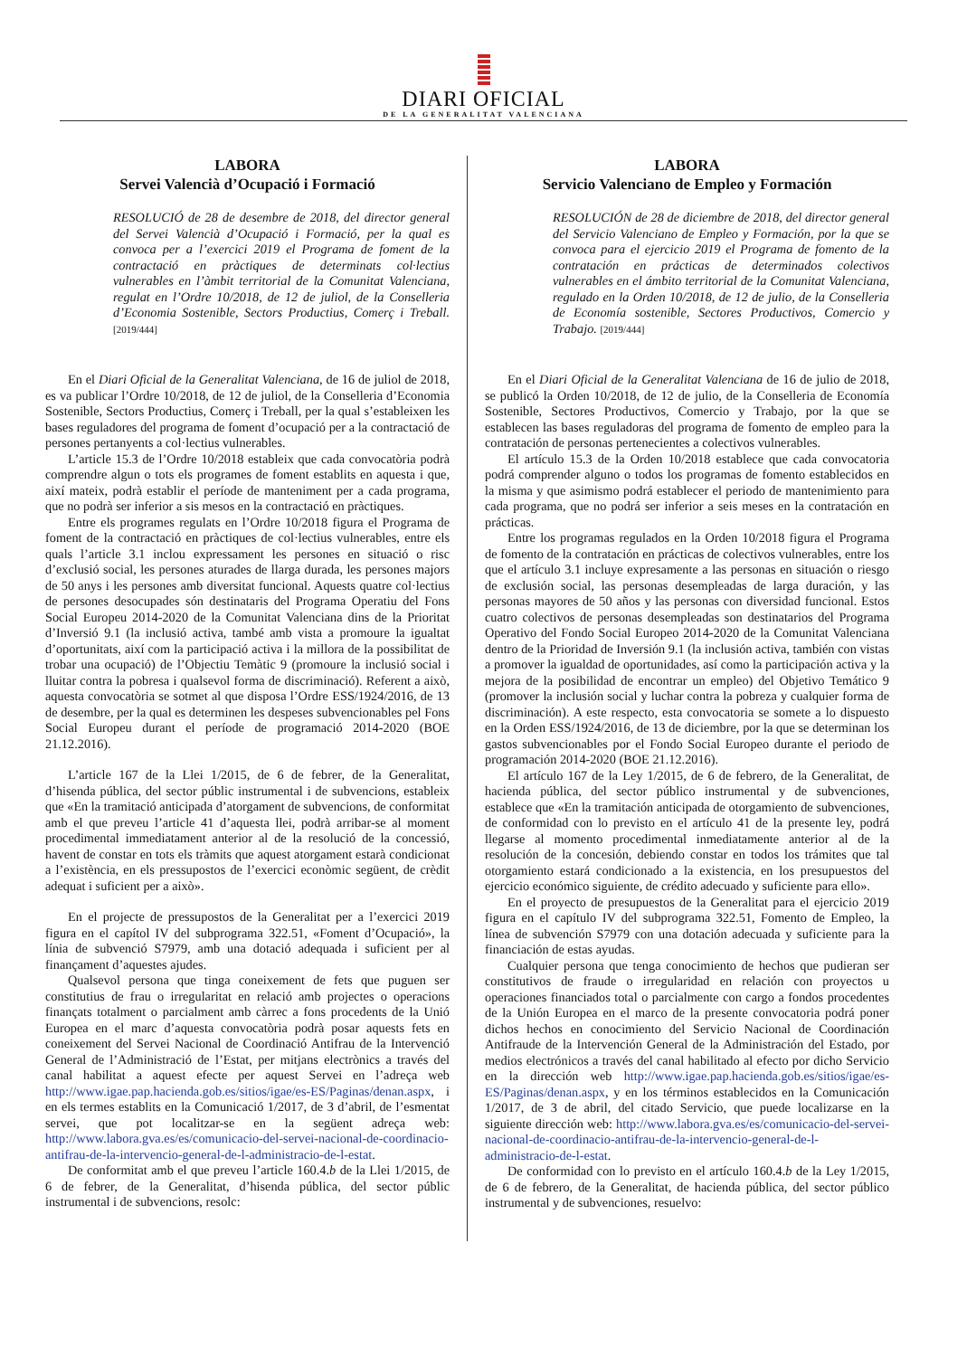DIARI OFICIAL
DE LA GENERALITAT VALENCIANA
LABORA
Servei Valencià d’Ocupació i Formació
RESOLUCIÓ de 28 de desembre de 2018, del director general del Servei Valencià d’Ocupació i Formació, per la qual es convoca per a l’exercici 2019 el Programa de foment de la contractació en pràctiques de determinats col·lectius vulnerables en l’àmbit territorial de la Comunitat Valenciana, regulat en l’Ordre 10/2018, de 12 de juliol, de la Conselleria d’Economia Sostenible, Sectors Productius, Comerç i Treball. [2019/444]
En el Diari Oficial de la Generalitat Valenciana, de 16 de juliol de 2018, es va publicar l’Ordre 10/2018, de 12 de juliol, de la Conselleria d’Economia Sostenible, Sectors Productius, Comerç i Treball, per la qual s’estableixen les bases reguladores del programa de foment d’ocupació per a la contractació de persones pertanyents a col·lectius vulnerables.
L’article 15.3 de l’Ordre 10/2018 estableix que cada convocatòria podrà comprendre algun o tots els programes de foment establits en aquesta i que, així mateix, podrà establir el període de manteniment per a cada programa, que no podrà ser inferior a sis mesos en la contractació en pràctiques.
Entre els programes regulats en l’Ordre 10/2018 figura el Programa de foment de la contractació en pràctiques de col·lectius vulnerables, entre els quals l’article 3.1 inclou expressament les persones en situació o risc d’exclusió social, les persones aturades de llarga durada, les persones majors de 50 anys i les persones amb diversitat funcional. Aquests quatre col·lectius de persones desocupades són destinataris del Programa Operatiu del Fons Social Europeu 2014-2020 de la Comunitat Valenciana dins de la Prioritat d’Inversió 9.1 (la inclusió activa, també amb vista a promoure la igualtat d’oportunitats, així com la participació activa i la millora de la possibilitat de trobar una ocupació) de l’Objectiu Temàtic 9 (promoure la inclusió social i lluitar contra la pobresa i qualsevol forma de discriminació). Referent a això, aquesta convocatòria se sotmet al que disposa l’Ordre ESS/1924/2016, de 13 de desembre, per la qual es determinen les despeses subvencionables pel Fons Social Europeu durant el període de programació 2014-2020 (BOE 21.12.2016).
L’article 167 de la Llei 1/2015, de 6 de febrer, de la Generalitat, d’hisenda pública, del sector públic instrumental i de subvencions, estableix que «En la tramitació anticipada d’atorgament de subvencions, de conformitat amb el que preveu l’article 41 d’aquesta llei, podrà arribar-se al moment procedimental immediatament anterior al de la resolució de la concessió, havent de constar en tots els tràmits que aquest atorgament estarà condicionat a l’existència, en els pressupostos de l’exercici econòmic següent, de crèdit adequat i suficient per a això».
En el projecte de pressupostos de la Generalitat per a l’exercici 2019 figura en el capítol IV del subprograma 322.51, «Foment d’Ocupació», la línia de subvenció S7979, amb una dotació adequada i suficient per al finançament d’aquestes ajudes.
Qualsevol persona que tinga coneixement de fets que puguen ser constitutius de frau o irregularitat en relació amb projectes o operacions finançats totalment o parcialment amb càrrec a fons procedents de la Unió Europea en el marc d’aquesta convocatòria podrà posar aquests fets en coneixement del Servei Nacional de Coordinació Antifrau de la Intervenció General de l’Administració de l’Estat, per mitjans electrònics a través del canal habilitat a aquest efecte per aquest Servei en l’adreça web http://www.igae.pap.hacienda.gob.es/sitios/igae/es-ES/Paginas/denan.aspx, i en els termes establits en la Comunicació 1/2017, de 3 d’abril, de l’esmentat servei, que pot localitzar-se en la següent adreça web: http://www.labora.gva.es/es/comunicacio-del-servei-nacional-de-coordinacio-antifrau-de-la-intervencio-general-de-l-administracio-de-l-estat.
De conformitat amb el que preveu l’article 160.4.b de la Llei 1/2015, de 6 de febrer, de la Generalitat, d’hisenda pública, del sector públic instrumental i de subvencions, resolc:
LABORA
Servicio Valenciano de Empleo y Formación
RESOLUCIÓN de 28 de diciembre de 2018, del director general del Servicio Valenciano de Empleo y Formación, por la que se convoca para el ejercicio 2019 el Programa de fomento de la contratación en prácticas de determinados colectivos vulnerables en el ámbito territorial de la Comunitat Valenciana, regulado en la Orden 10/2018, de 12 de julio, de la Conselleria de Economía sostenible, Sectores Productivos, Comercio y Trabajo. [2019/444]
En el Diari Oficial de la Generalitat Valenciana de 16 de julio de 2018, se publicó la Orden 10/2018, de 12 de julio, de la Conselleria de Economía Sostenible, Sectores Productivos, Comercio y Trabajo, por la que se establecen las bases reguladoras del programa de fomento de empleo para la contratación de personas pertenecientes a colectivos vulnerables.
El artículo 15.3 de la Orden 10/2018 establece que cada convocatoria podrá comprender alguno o todos los programas de fomento establecidos en la misma y que asimismo podrá establecer el periodo de mantenimiento para cada programa, que no podrá ser inferior a seis meses en la contratación en prácticas.
Entre los programas regulados en la Orden 10/2018 figura el Programa de fomento de la contratación en prácticas de colectivos vulnerables, entre los que el artículo 3.1 incluye expresamente a las personas en situación o riesgo de exclusión social, las personas desempleadas de larga duración, y las personas mayores de 50 años y las personas con diversidad funcional. Estos cuatro colectivos de personas desempleadas son destinatarios del Programa Operativo del Fondo Social Europeo 2014-2020 de la Comunitat Valenciana dentro de la Prioridad de Inversión 9.1 (la inclusión activa, también con vistas a promover la igualdad de oportunidades, así como la participación activa y la mejora de la posibilidad de encontrar un empleo) del Objetivo Temático 9 (promover la inclusión social y luchar contra la pobreza y cualquier forma de discriminación). A este respecto, esta convocatoria se somete a lo dispuesto en la Orden ESS/1924/2016, de 13 de diciembre, por la que se determinan los gastos subvencionables por el Fondo Social Europeo durante el periodo de programación 2014-2020 (BOE 21.12.2016).
El artículo 167 de la Ley 1/2015, de 6 de febrero, de la Generalitat, de hacienda pública, del sector público instrumental y de subvenciones, establece que «En la tramitación anticipada de otorgamiento de subvenciones, de conformidad con lo previsto en el artículo 41 de la presente ley, podrá llegarse al momento procedimental inmediatamente anterior al de la resolución de la concesión, debiendo constar en todos los trámites que tal otorgamiento estará condicionado a la existencia, en los presupuestos del ejercicio económico siguiente, de crédito adecuado y suficiente para ello».
En el proyecto de presupuestos de la Generalitat para el ejercicio 2019 figura en el capítulo IV del subprograma 322.51, Fomento de Empleo, la línea de subvención S7979 con una dotación adecuada y suficiente para la financiación de estas ayudas.
Cualquier persona que tenga conocimiento de hechos que pudieran ser constitutivos de fraude o irregularidad en relación con proyectos u operaciones financiados total o parcialmente con cargo a fondos procedentes de la Unión Europea en el marco de la presente convocatoria podrá poner dichos hechos en conocimiento del Servicio Nacional de Coordinación Antifraude de la Intervención General de la Administración del Estado, por medios electrónicos a través del canal habilitado al efecto por dicho Servicio en la dirección web http://www.igae.pap.hacienda.gob.es/sitios/igae/es-ES/Paginas/denan.aspx, y en los términos establecidos en la Comunicación 1/2017, de 3 de abril, del citado Servicio, que puede localizarse en la siguiente dirección web: http://www.labora.gva.es/es/comunicacio-del-servei-nacional-de-coordinacio-antifrau-de-la-intervencio-general-de-l-administracio-de-l-estat.
De conformidad con lo previsto en el artículo 160.4.b de la Ley 1/2015, de 6 de febrero, de la Generalitat, de hacienda pública, del sector público instrumental y de subvenciones, resuelvo: